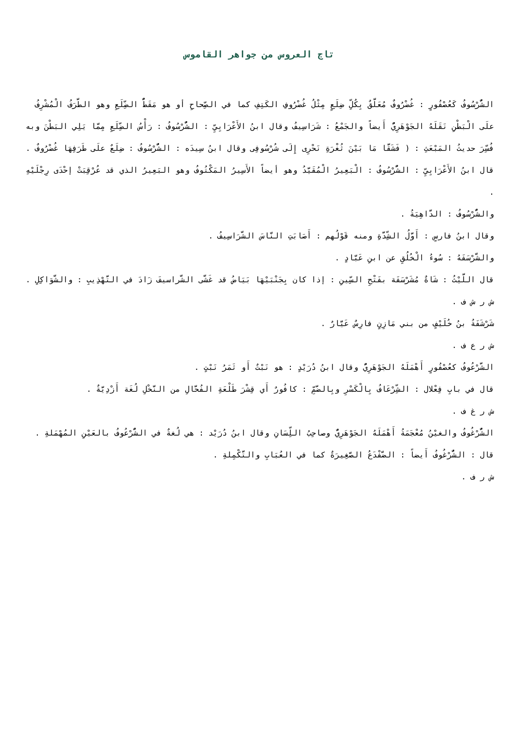تاج العروس من جواهر القاموس
الشُّرْسُوفُ كَعُصْفُورٍ : غُضْرُوفٌ مُعَلَّقٌ بِكُلِّ ضِلَعٍ مِثْلُ غُضْرُوفِ الكَتِفِ كما في الصِّحاحِ أو هو مَقَطُّ الضِّلَعِ وهو الطَّرَفُ الْمُشْرِفُ علَى الْبَطْنِ نَقَلَهُ الجَوْهَرِيُّ أَيضاً والجَمْعُ : شَرَاسِيفُ وقال ابنُ الأَعْرَابِيِّ : الشُّرْسُوفُ : رَأْسُ الضِّلَعِ مِمَّا يَلِي البَطْنَ وبه فُسِّرَ حديثُ المَبْعَثِ : ( فَشَقَّا مَا بَيْنَ ثُغْرَةِ نَحْرِى إِلَى شُرْسُوفِى وقال ابنُ سِيدَه : الشُّرْسُوفُ : ضِلَعٌ علَى طَرَفِهَا غُضْرُوفٌ .
قال ابنُ الأَعْرَابِيِّ : الشُّرْسُوفُ : الْبَعِيرُ الْمُقَيَّدُ وهو أيضاً الأَسِيرُ المَكْتُوفُ وهو البَعِيرُ الذي قد عُرْقِبَتْ إحْدَى رِجْلَيْهِ .
والشُّرْسُوفُ : الدَّاهِيَةُ .
وقال ابنُ فارسٍ : أَوَّلُ الشِّدَّةِ ومنه قَوْلُهم : أَصَابَتِ النَّاسَ الشَّرَاسِيفُ .
والشَّرْسَفَهُ : سُوءُ الْخُلُقِ عن ابنِ عَبَّادٍ .
قال اللَّيْثُ : شَاةٌ مُشَرْسَفَة بفَتْحِ السِّينِ : إذا كان بِجَنْبَيْهَا بَيَاضُ قد غَشَّى الشَّراسيفَ زَادَ في التَّهْذِيبِ : والشَّوَاكِلِ .
ش ر ش ف .
شَرْشَفَةُ بنُ خُلَيْفٍ من بني مَازِنٍ فارِسٌ عَيَّارٌ .
ش ر ع ف .
الشَّرْعُوفُ كعُصْفُورٍ أَهْمَلَهُ الجَوْهَرِيُّ وقال ابنُ دُرَيْدٍ : هو نَبْتٌ أَو ثَمَرُ نَبْتٍ .
قال في بابِ فِعْلال : الشِّرْعَافُ بِالْكَسْرِ وبِالضَّمِّ : كافُورٌ أَي قِشْرَ طَلْعَةِ الفُحَّالِ من النَّخْلِ لُغَة أَزْدِيَّةٌ .
ش ر غ ف .
الشُّرْغُوفُ والغيْنُ مُعْجَمَةُ أَهْمَلَهُ الجَوْهَرِيُّ وصاحِبُ اللِّسَانِ وقال ابنُ دُرَيْد : هي لُغةٌ في الشُّرْعُوفُ بالعَيْنِ المُهْمَلةِ .
قال : الشُّرْغُوفُ أَيضاً : الضَّفْدَعُ الصَّغِيرَةٌ كما في العُبَابِ والتَّكْمِلةِ .
ش ر ف .